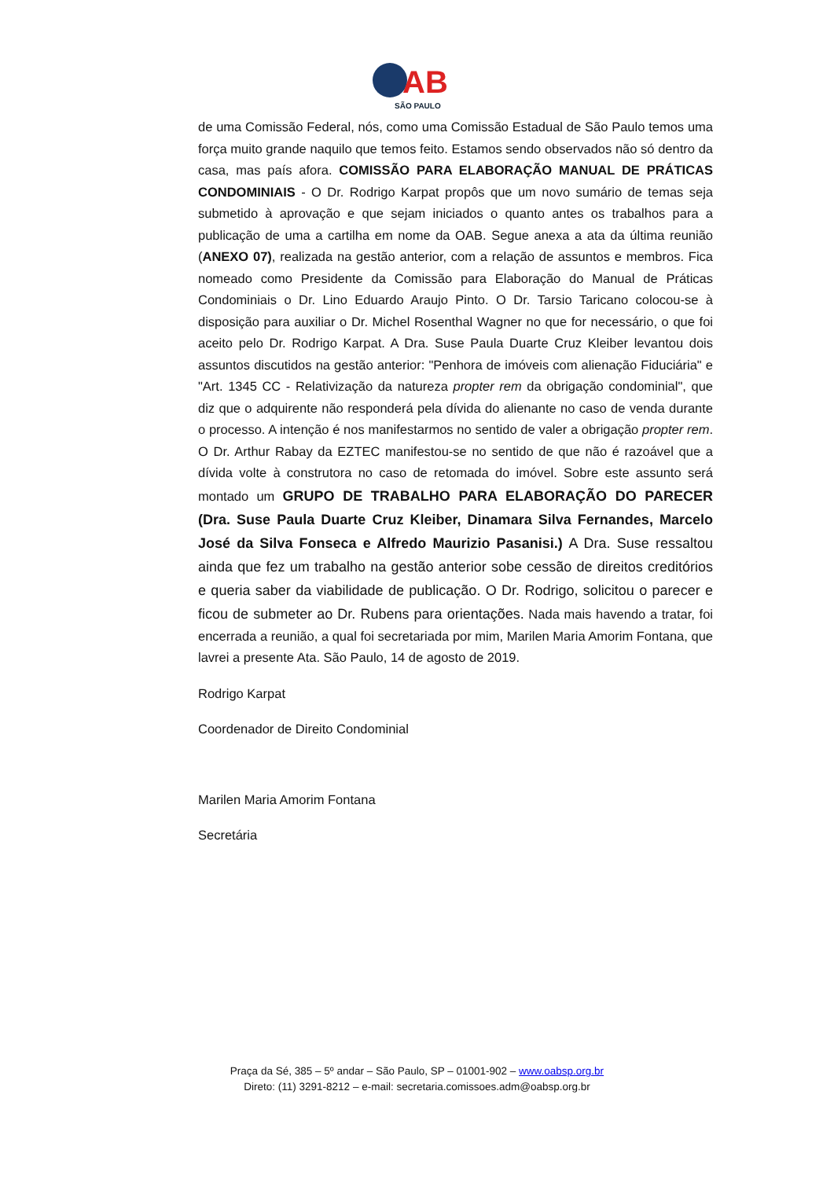AB
SÃO PAULO
de uma Comissão Federal, nós, como uma Comissão Estadual de São Paulo temos uma força muito grande naquilo que temos feito. Estamos sendo observados não só dentro da casa, mas país afora. COMISSÃO PARA ELABORAÇÃO MANUAL DE PRÁTICAS CONDOMINIAIS - O Dr. Rodrigo Karpat propôs que um novo sumário de temas seja submetido à aprovação e que sejam iniciados o quanto antes os trabalhos para a publicação de uma a cartilha em nome da OAB. Segue anexa a ata da última reunião (ANEXO 07), realizada na gestão anterior, com a relação de assuntos e membros. Fica nomeado como Presidente da Comissão para Elaboração do Manual de Práticas Condominiais o Dr. Lino Eduardo Araujo Pinto. O Dr. Tarsio Taricano colocou-se à disposição para auxiliar o Dr. Michel Rosenthal Wagner no que for necessário, o que foi aceito pelo Dr. Rodrigo Karpat. A Dra. Suse Paula Duarte Cruz Kleiber levantou dois assuntos discutidos na gestão anterior: "Penhora de imóveis com alienação Fiduciária" e "Art. 1345 CC - Relativização da natureza propter rem da obrigação condominial", que diz que o adquirente não responderá pela dívida do alienante no caso de venda durante o processo. A intenção é nos manifestarmos no sentido de valer a obrigação propter rem. O Dr. Arthur Rabay da EZTEC manifestou-se no sentido de que não é razoável que a dívida volte à construtora no caso de retomada do imóvel. Sobre este assunto será montado um GRUPO DE TRABALHO PARA ELABORAÇÃO DO PARECER (Dra. Suse Paula Duarte Cruz Kleiber, Dinamara Silva Fernandes, Marcelo José da Silva Fonseca e Alfredo Maurizio Pasanisi.) A Dra. Suse ressaltou ainda que fez um trabalho na gestão anterior sobe cessão de direitos creditórios e queria saber da viabilidade de publicação. O Dr. Rodrigo, solicitou o parecer e ficou de submeter ao Dr. Rubens para orientações. Nada mais havendo a tratar, foi encerrada a reunião, a qual foi secretariada por mim, Marilen Maria Amorim Fontana, que lavrei a presente Ata. São Paulo, 14 de agosto de 2019.
Rodrigo Karpat
Coordenador de Direito Condominial
Marilen Maria Amorim Fontana
Secretária
Praça da Sé, 385 – 5º andar – São Paulo, SP – 01001-902 – www.oabsp.org.br
Direto: (11) 3291-8212 – e-mail: secretaria.comissoes.adm@oabsp.org.br